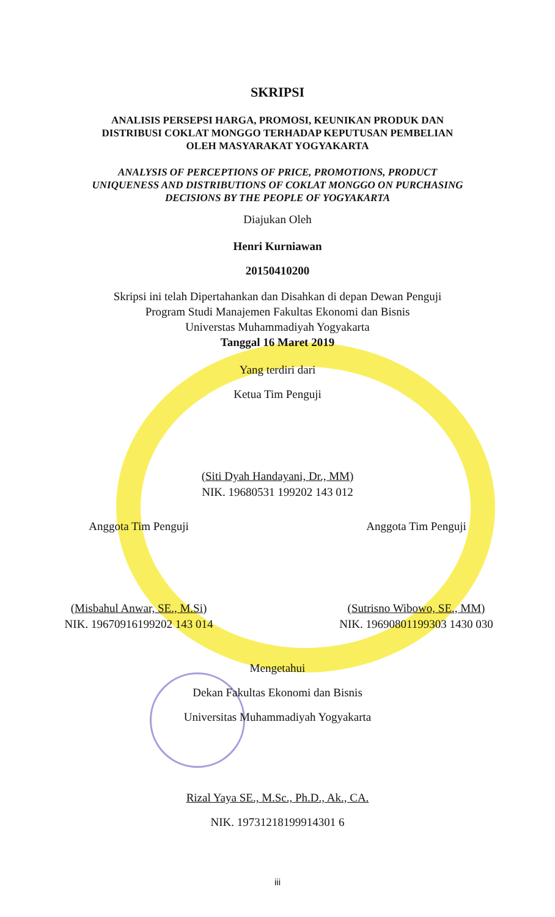SKRIPSI
ANALISIS PERSEPSI HARGA, PROMOSI, KEUNIKAN PRODUK DAN
DISTRIBUSI COKLAT MONGGO TERHADAP KEPUTUSAN PEMBELIAN
OLEH MASYARAKAT YOGYAKARTA
ANALYSIS OF PERCEPTIONS OF PRICE, PROMOTIONS, PRODUCT
UNIQUENESS AND DISTRIBUTIONS OF COKLAT MONGGO ON PURCHASING
DECISIONS BY THE PEOPLE OF YOGYAKARTA
Diajukan Oleh
Henri Kurniawan
20150410200
Skripsi ini telah Dipertahankan dan Disahkan di depan Dewan Penguji
Program Studi Manajemen Fakultas Ekonomi dan Bisnis
Universtas Muhammadiyah Yogyakarta
Tanggal 16 Maret 2019
Yang terdiri dari
Ketua Tim Penguji
(Siti Dyah Handayani, Dr., MM)
NIK. 19680531 199202 143 012
Anggota Tim Penguji
(Misbahul Anwar, SE., M.Si)
NIK. 19670916199202 143 014
Anggota Tim Penguji
(Sutrisno Wibowo, SE., MM)
NIK. 19690801199303 1430 030
Mengetahui
Dekan Fakultas Ekonomi dan Bisnis
Universitas Muhammadiyah Yogyakarta
Rizal Yaya SE., M.Sc., Ph.D., Ak., CA.
NIK. 19731218199914301 6
iii